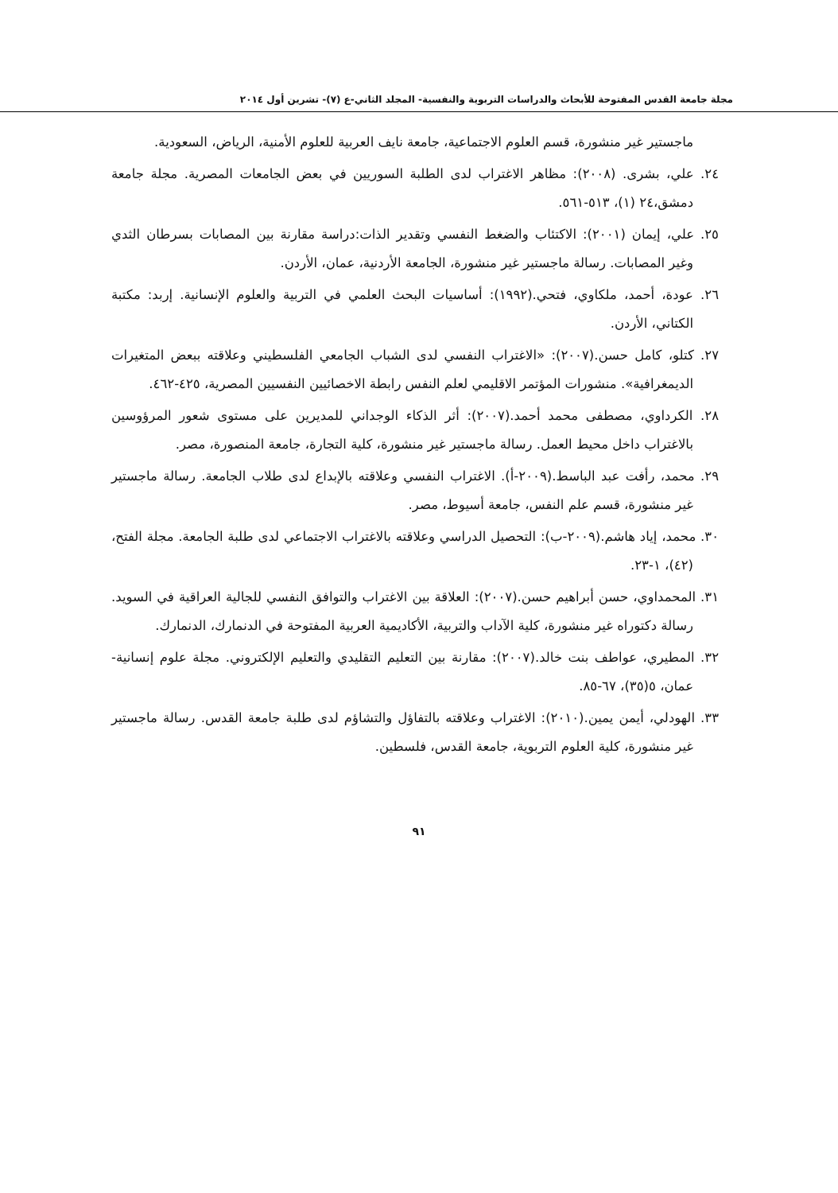مجلة جامعة القدس المفتوحة للأبحاث والدراسات التربوية والنفسية- المجلد الثاني-ع (٧)- تشرين أول ٢٠١٤
ماجستير غير منشورة، قسم العلوم الاجتماعية، جامعة نايف العربية للعلوم الأمنية، الرياض، السعودية.
٢٤. علي، بشرى. (٢٠٠٨): مظاهر الاغتراب لدى الطلبة السوريين في بعض الجامعات المصرية. مجلة جامعة دمشق،٢٤ (١)، ٥١٣-٥٦١.
٢٥. علي، إيمان (٢٠٠١): الاكتئاب والضغط النفسي وتقدير الذات:دراسة مقارنة بين المصابات بسرطان الثدي وغير المصابات. رسالة ماجستير غير منشورة، الجامعة الأردنية، عمان، الأردن.
٢٦. عودة، أحمد، ملكاوي، فتحي.(١٩٩٢): أساسيات البحث العلمي في التربية والعلوم الإنسانية. إربد: مكتبة الكتاني، الأردن.
٢٧. كتلو، كامل حسن.(٢٠٠٧): «الاغتراب النفسي لدى الشباب الجامعي الفلسطيني وعلاقته ببعض المتغيرات الديمغرافية». منشورات المؤتمر الاقليمي لعلم النفس رابطة الاخصائيين النفسيين المصرية، ٤٢٥-٤٦٢.
٢٨. الكرداوي، مصطفى محمد أحمد.(٢٠٠٧): أثر الذكاء الوجداني للمديرين على مستوى شعور المرؤوسين بالاغتراب داخل محيط العمل. رسالة ماجستير غير منشورة، كلية التجارة، جامعة المنصورة، مصر.
٢٩. محمد، رأفت عبد الباسط.(٢٠٠٩-أ). الاغتراب النفسي وعلاقته بالإبداع لدى طلاب الجامعة. رسالة ماجستير غير منشورة، قسم علم النفس، جامعة أسيوط، مصر.
٣٠. محمد، إياد هاشم.(٢٠٠٩-ب): التحصيل الدراسي وعلاقته بالاغتراب الاجتماعي لدى طلبة الجامعة. مجلة الفتح، (٤٢)، ١-٢٣.
٣١. المحمداوي، حسن أبراهيم حسن.(٢٠٠٧): العلاقة بين الاغتراب والتوافق النفسي للجالية العراقية في السويد. رسالة دكتوراه غير منشورة، كلية الآداب والتربية، الأكاديمية العربية المفتوحة في الدنمارك، الدنمارك.
٣٢. المطيري، عواطف بنت خالد.(٢٠٠٧): مقارنة بين التعليم التقليدي والتعليم الإلكتروني. مجلة علوم إنسانية-عمان، ٥(٣٥)، ٦٧-٨٥.
٣٣. الهودلي، أيمن يمين.(٢٠١٠): الاغتراب وعلاقته بالتفاؤل والتشاؤم لدى طلبة جامعة القدس. رسالة ماجستير غير منشورة، كلية العلوم التربوية، جامعة القدس، فلسطين.
٩١